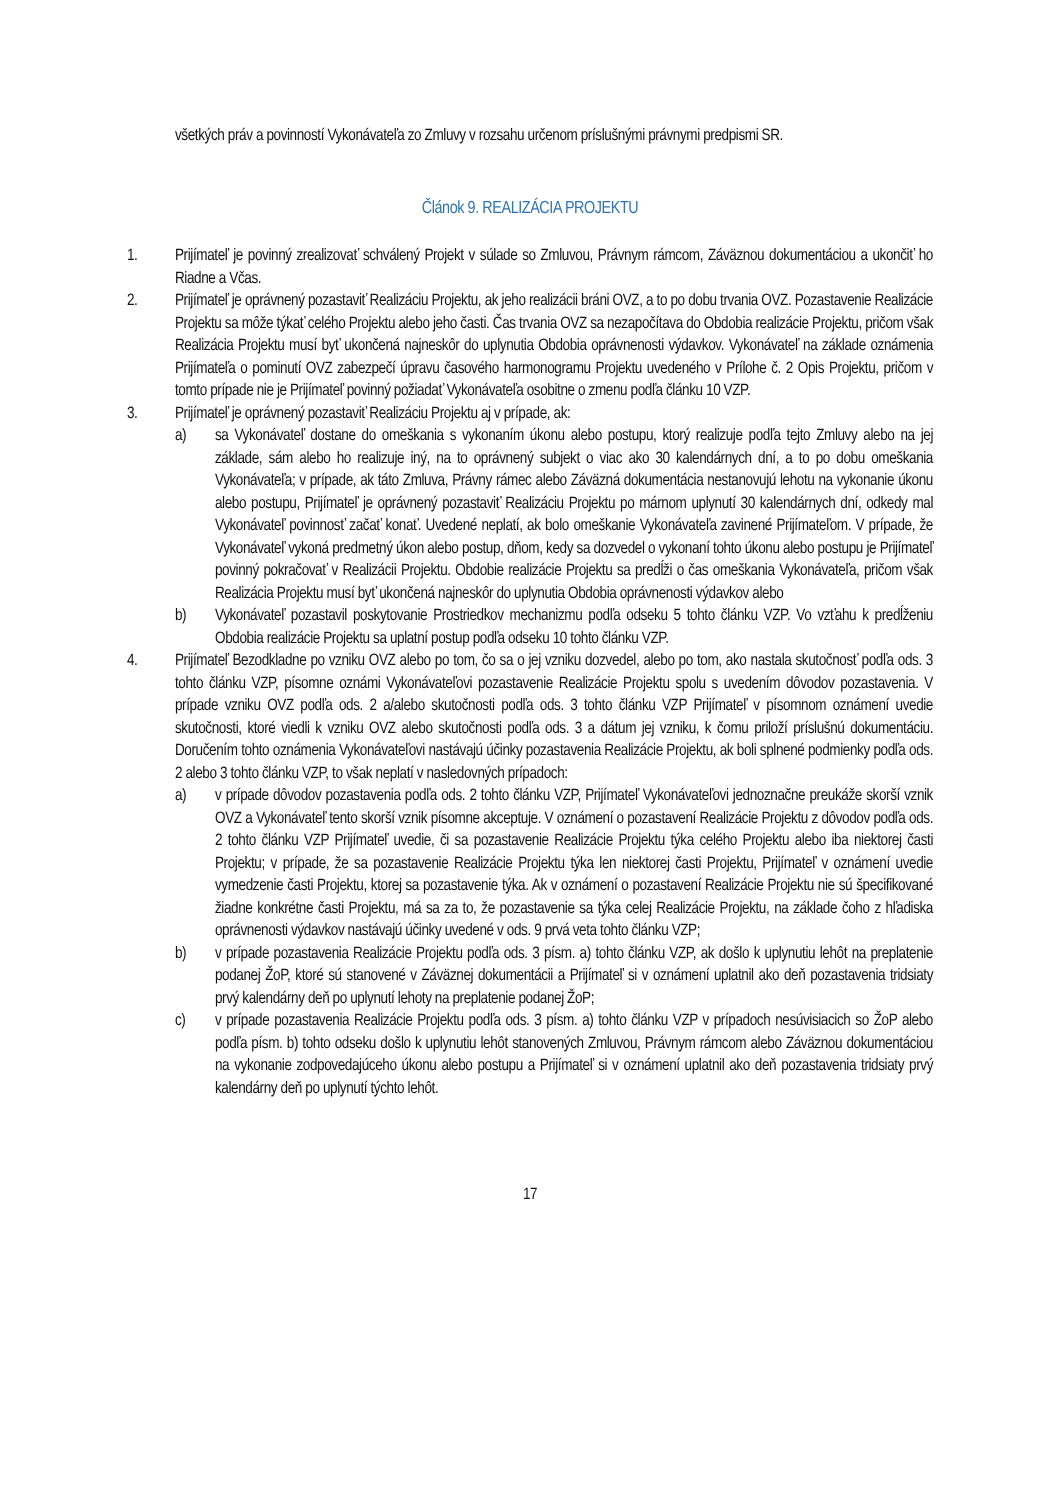všetkých práv a povinností Vykonávateľa zo Zmluvy v rozsahu určenom príslušnými právnymi predpismi SR.
Článok 9. REALIZÁCIA PROJEKTU
1. Prijímateľ je povinný zrealizovať schválený Projekt v súlade so Zmluvou, Právnym rámcom, Záväznou dokumentáciou a ukončiť ho Riadne a Včas.
2. Prijímateľ je oprávnený pozastaviť Realizáciu Projektu, ak jeho realizácii bráni OVZ, a to po dobu trvania OVZ. Pozastavenie Realizácie Projektu sa môže týkať celého Projektu alebo jeho časti. Čas trvania OVZ sa nezapočítava do Obdobia realizácie Projektu, pričom však Realizácia Projektu musí byť ukončená najneskôr do uplynutia Obdobia oprávnenosti výdavkov. Vykonávateľ na základe oznámenia Prijímateľa o pominutí OVZ zabezpečí úpravu časového harmonogramu Projektu uvedeného v Prílohe č. 2 Opis Projektu, pričom v tomto prípade nie je Prijímateľ povinný požiadať Vykonávateľa osobitne o zmenu podľa článku 10 VZP.
3. Prijímateľ je oprávnený pozastaviť Realizáciu Projektu aj v prípade, ak:
a) sa Vykonávateľ dostane do omeškania s vykonaním úkonu alebo postupu, ktorý realizuje podľa tejto Zmluvy alebo na jej základe, sám alebo ho realizuje iný, na to oprávnený subjekt o viac ako 30 kalendárnych dní, a to po dobu omeškania Vykonávateľa; v prípade, ak táto Zmluva, Právny rámec alebo Záväzná dokumentácia nestanovujú lehotu na vykonanie úkonu alebo postupu, Prijímateľ je oprávnený pozastaviť Realizáciu Projektu po márnom uplynutí 30 kalendárnych dní, odkedy mal Vykonávateľ povinnosť začať konať. Uvedené neplatí, ak bolo omeškanie Vykonávateľa zavinené Prijímateľom. V prípade, že Vykonávateľ vykoná predmetný úkon alebo postup, dňom, kedy sa dozvedel o vykonaní tohto úkonu alebo postupu je Prijímateľ povinný pokračovať v Realizácii Projektu. Obdobie realizácie Projektu sa predĺži o čas omeškania Vykonávateľa, pričom však Realizácia Projektu musí byť ukončená najneskôr do uplynutia Obdobia oprávnenosti výdavkov alebo
b) Vykonávateľ pozastavil poskytovanie Prostriedkov mechanizmu podľa odseku 5 tohto článku VZP. Vo vzťahu k predĺženiu Obdobia realizácie Projektu sa uplatní postup podľa odseku 10 tohto článku VZP.
4. Prijímateľ Bezodkladne po vzniku OVZ alebo po tom, čo sa o jej vzniku dozvedel, alebo po tom, ako nastala skutočnosť podľa ods. 3 tohto článku VZP, písomne oznámi Vykonávateľovi pozastavenie Realizácie Projektu spolu s uvedením dôvodov pozastavenia. V prípade vzniku OVZ podľa ods. 2 a/alebo skutočnosti podľa ods. 3 tohto článku VZP Prijímateľ v písomnom oznámení uvedie skutočnosti, ktoré viedli k vzniku OVZ alebo skutočnosti podľa ods. 3 a dátum jej vzniku, k čomu priloží príslušnú dokumentáciu. Doručením tohto oznámenia Vykonávateľovi nastávajú účinky pozastavenia Realizácie Projektu, ak boli splnené podmienky podľa ods. 2 alebo 3 tohto článku VZP, to však neplatí v nasledovných prípadoch:
a) v prípade dôvodov pozastavenia podľa ods. 2 tohto článku VZP, Prijímateľ Vykonávateľovi jednoznačne preukáže skorší vznik OVZ a Vykonávateľ tento skorší vznik písomne akceptuje. V oznámení o pozastavení Realizácie Projektu z dôvodov podľa ods. 2 tohto článku VZP Prijímateľ uvedie, či sa pozastavenie Realizácie Projektu týka celého Projektu alebo iba niektorej časti Projektu; v prípade, že sa pozastavenie Realizácie Projektu týka len niektorej časti Projektu, Prijímateľ v oznámení uvedie vymedzenie časti Projektu, ktorej sa pozastavenie týka. Ak v oznámení o pozastavení Realizácie Projektu nie sú špecifikované žiadne konkrétne časti Projektu, má sa za to, že pozastavenie sa týka celej Realizácie Projektu, na základe čoho z hľadiska oprávnenosti výdavkov nastávajú účinky uvedené v ods. 9 prvá veta tohto článku VZP;
b) v prípade pozastavenia Realizácie Projektu podľa ods. 3 písm. a) tohto článku VZP, ak došlo k uplynutiu lehôt na preplatenie podanej ŽoP, ktoré sú stanovené v Záväznej dokumentácii a Prijímateľ si v oznámení uplatnil ako deň pozastavenia tridsiaty prvý kalendárny deň po uplynutí lehoty na preplatenie podanej ŽoP;
c) v prípade pozastavenia Realizácie Projektu podľa ods. 3 písm. a) tohto článku VZP v prípadoch nesúvisiacich so ŽoP alebo podľa písm. b) tohto odseku došlo k uplynutiu lehôt stanovených Zmluvou, Právnym rámcom alebo Záväznou dokumentáciou na vykonanie zodpovedajúceho úkonu alebo postupu a Prijímateľ si v oznámení uplatnil ako deň pozastavenia tridsiaty prvý kalendárny deň po uplynutí týchto lehôt.
17